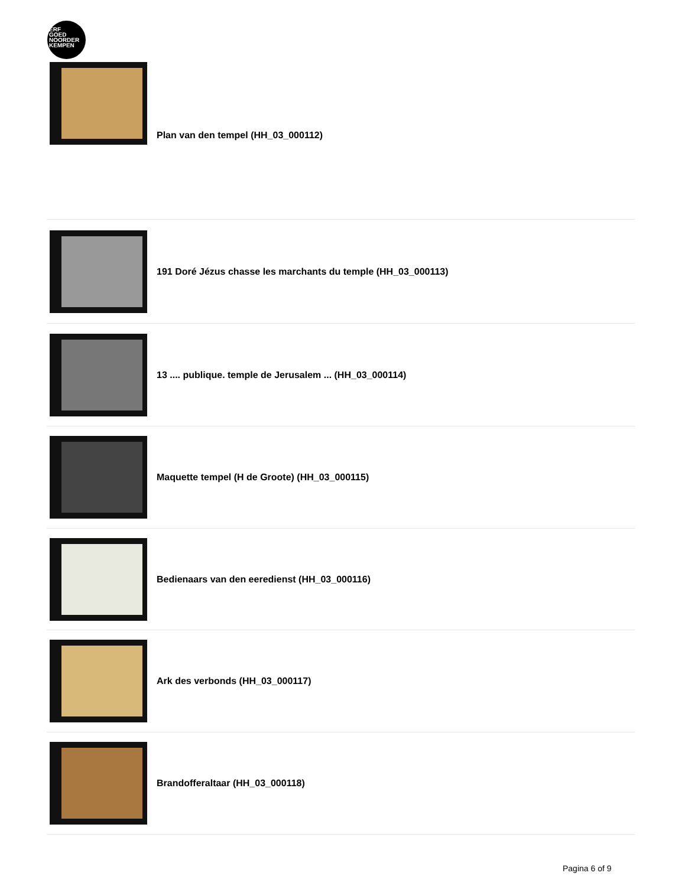ERF
GOED
NOORDER
KEMPEN
Plan van den tempel (HH_03_000112)
191 Doré Jézus chasse les marchants du temple (HH_03_000113)
13 .... publique. temple de Jerusalem ... (HH_03_000114)
Maquette tempel (H de Groote) (HH_03_000115)
Bedienaars van den eeredienst (HH_03_000116)
Ark des verbonds (HH_03_000117)
Brandofferaltaar (HH_03_000118)
Pagina 6 of 9